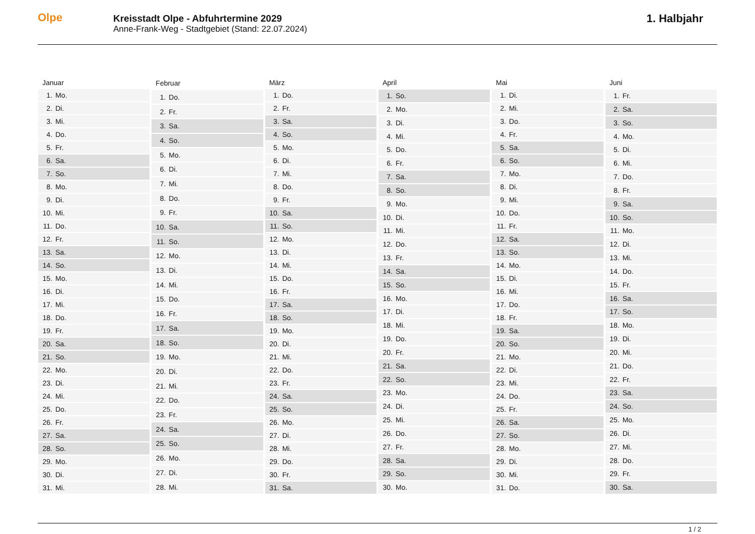Olpe
Kreisstadt Olpe - Abfuhrtermine 2029
Anne-Frank-Weg - Stadtgebiet (Stand: 22.07.2024)
1. Halbjahr
| Januar | |
| --- | --- |
| 1. | Mo. |
| 2. | Di. |
| 3. | Mi. |
| 4. | Do. |
| 5. | Fr. |
| 6. | Sa. |
| 7. | So. |
| 8. | Mo. |
| 9. | Di. |
| 10. | Mi. |
| 11. | Do. |
| 12. | Fr. |
| 13. | Sa. |
| 14. | So. |
| 15. | Mo. |
| 16. | Di. |
| 17. | Mi. |
| 18. | Do. |
| 19. | Fr. |
| 20. | Sa. |
| 21. | So. |
| 22. | Mo. |
| 23. | Di. |
| 24. | Mi. |
| 25. | Do. |
| 26. | Fr. |
| 27. | Sa. |
| 28. | So. |
| 29. | Mo. |
| 30. | Di. |
| 31. | Mi. |
| Februar | |
| --- | --- |
| 1. | Do. |
| 2. | Fr. |
| 3. | Sa. |
| 4. | So. |
| 5. | Mo. |
| 6. | Di. |
| 7. | Mi. |
| 8. | Do. |
| 9. | Fr. |
| 10. | Sa. |
| 11. | So. |
| 12. | Mo. |
| 13. | Di. |
| 14. | Mi. |
| 15. | Do. |
| 16. | Fr. |
| 17. | Sa. |
| 18. | So. |
| 19. | Mo. |
| 20. | Di. |
| 21. | Mi. |
| 22. | Do. |
| 23. | Fr. |
| 24. | Sa. |
| 25. | So. |
| 26. | Mo. |
| 27. | Di. |
| 28. | Mi. |
| März | |
| --- | --- |
| 1. | Do. |
| 2. | Fr. |
| 3. | Sa. |
| 4. | So. |
| 5. | Mo. |
| 6. | Di. |
| 7. | Mi. |
| 8. | Do. |
| 9. | Fr. |
| 10. | Sa. |
| 11. | So. |
| 12. | Mo. |
| 13. | Di. |
| 14. | Mi. |
| 15. | Do. |
| 16. | Fr. |
| 17. | Sa. |
| 18. | So. |
| 19. | Mo. |
| 20. | Di. |
| 21. | Mi. |
| 22. | Do. |
| 23. | Fr. |
| 24. | Sa. |
| 25. | So. |
| 26. | Mo. |
| 27. | Di. |
| 28. | Mi. |
| 29. | Do. |
| 30. | Fr. |
| 31. | Sa. |
| April | |
| --- | --- |
| 1. | So. |
| 2. | Mo. |
| 3. | Di. |
| 4. | Mi. |
| 5. | Do. |
| 6. | Fr. |
| 7. | Sa. |
| 8. | So. |
| 9. | Mo. |
| 10. | Di. |
| 11. | Mi. |
| 12. | Do. |
| 13. | Fr. |
| 14. | Sa. |
| 15. | So. |
| 16. | Mo. |
| 17. | Di. |
| 18. | Mi. |
| 19. | Do. |
| 20. | Fr. |
| 21. | Sa. |
| 22. | So. |
| 23. | Mo. |
| 24. | Di. |
| 25. | Mi. |
| 26. | Do. |
| 27. | Fr. |
| 28. | Sa. |
| 29. | So. |
| 30. | Mo. |
| Mai | |
| --- | --- |
| 1. | Di. |
| 2. | Mi. |
| 3. | Do. |
| 4. | Fr. |
| 5. | Sa. |
| 6. | So. |
| 7. | Mo. |
| 8. | Di. |
| 9. | Mi. |
| 10. | Do. |
| 11. | Fr. |
| 12. | Sa. |
| 13. | So. |
| 14. | Mo. |
| 15. | Di. |
| 16. | Mi. |
| 17. | Do. |
| 18. | Fr. |
| 19. | Sa. |
| 20. | So. |
| 21. | Mo. |
| 22. | Di. |
| 23. | Mi. |
| 24. | Do. |
| 25. | Fr. |
| 26. | Sa. |
| 27. | So. |
| 28. | Mo. |
| 29. | Di. |
| 30. | Mi. |
| 31. | Do. |
| Juni | |
| --- | --- |
| 1. | Fr. |
| 2. | Sa. |
| 3. | So. |
| 4. | Mo. |
| 5. | Di. |
| 6. | Mi. |
| 7. | Do. |
| 8. | Fr. |
| 9. | Sa. |
| 10. | So. |
| 11. | Mo. |
| 12. | Di. |
| 13. | Mi. |
| 14. | Do. |
| 15. | Fr. |
| 16. | Sa. |
| 17. | So. |
| 18. | Mo. |
| 19. | Di. |
| 20. | Mi. |
| 21. | Do. |
| 22. | Fr. |
| 23. | Sa. |
| 24. | So. |
| 25. | Mo. |
| 26. | Di. |
| 27. | Mi. |
| 28. | Do. |
| 29. | Fr. |
| 30. | Sa. |
1 / 2